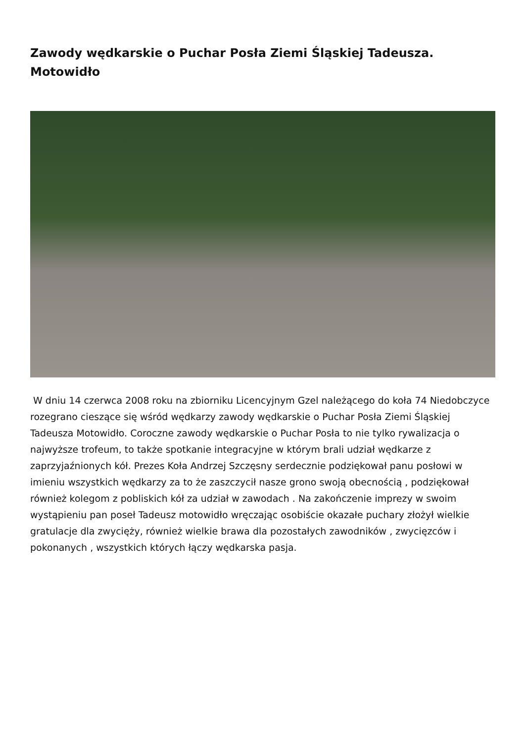Zawody wędkarskie o Puchar Posła Ziemi Śląskiej Tadeusza. Motowidło
W dniu 14 czerwca 2008 roku na zbiorniku Licencyjnym Gzel należącego do koła 74 Niedobczyce rozegrano cieszące się wśród wędkarzy zawody wędkarskie o Puchar Posła Ziemi Śląskiej Tadeusza Motowidło. Coroczne zawody wędkarskie o Puchar Posła to nie tylko rywalizacja o najwyższe trofeum, to także spotkanie integracyjne w którym brali udział wędkarze z zaprzyjaźnionych kół. Prezes Koła Andrzej Szczęsny serdecznie podziękował panu posłowi w imieniu wszystkich wędkarzy za to że zaszczycił nasze grono swoją obecnością , podziękował również kolegom z pobliskich kół za udział w zawodach . Na zakończenie imprezy w swoim wystąpieniu pan poseł Tadeusz motowidło wręczając osobiście okazałe puchary złożył wielkie gratulacje dla zwycięży, również wielkie brawa dla pozostałych zawodników , zwycięzców i pokonanych , wszystkich których łączy wędkarska pasja.